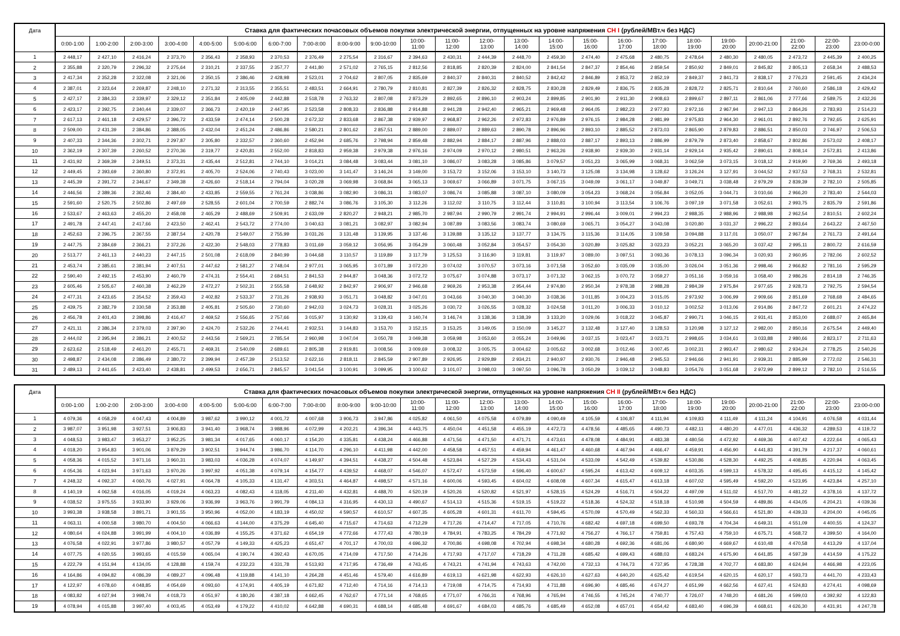| Дата | Ставка для фактических почасовых объемов покупки электрической энергии, отпущенных на уровне напряжения СН I (рублей/МВт.ч без НДС) | | | | | | | | | | | | | | | | | | | | | | | |
| --- | --- | --- | --- | --- | --- | --- | --- | --- | --- | --- | --- | --- | --- | --- | --- | --- | --- | --- | --- | --- | --- | --- | --- | --- |
| | 0:00-1:00 | 1:00-2:00 | 2:00-3:00 | 3:00-4:00 | 4:00-5:00 | 5:00-6:00 | 6:00-7:00 | 7:00-8:00 | 8:00-9:00 | 9:00-10:00 | 10:00- 11:00 | 11:00- 12:00 | 12:00- 13:00 | 13:00- 14:00 | 14:00- 15:00 | 15:00- 16:00 | 16:00- 17:00 | 17:00- 18:00 | 18:00- 19:00 | 19:00- 20:00 | 20:00-21:00 | 21:00- 22:00 | 22:00- 23:00 | 23:00-0:00 |
| 1 | 2 448,17 | 2 427,10 | 2 416,24 | 2 373,70 | 2 356,43 | 2 358,93 | 2 370,53 | 2 376,49 | 2 275,54 | 2 316,67 | 2 394,63 | 2 430,31 | 2 444,39 | 2 448,70 | 2 459,30 | 2 474,40 | 2 475,68 | 2 480,75 | 2 478,64 | 2 480,30 | 2 480,05 | 2 473,72 | 2 445,39 | 2 400,25 |
| 2 | 2 355,88 | 2 320,79 | 2 296,32 | 2 275,64 | 2 310,21 | 2 337,55 | 2 357,77 | 2 441,80 | 2 571,02 | 2 765,15 | 2 812,56 | 2 818,85 | 2 820,39 | 2 824,00 | 2 841,54 | 2 847,37 | 2 854,46 | 2 859,54 | 2 850,92 | 2 849,01 | 2 845,82 | 2 805,13 | 2 658,34 | 2 488,53 |
| 3 | 2 417,34 | 2 352,28 | 2 322,08 | 2 321,06 | 2 350,15 | 2 386,46 | 2 428,98 | 2 523,01 | 2 704,62 | 2 807,05 | 2 835,69 | 2 840,37 | 2 840,31 | 2 840,52 | 2 842,42 | 2 846,89 | 2 853,72 | 2 852,19 | 2 849,37 | 2 841,73 | 2 838,17 | 2 776,23 | 2 591,45 | 2 434,24 |
| 4 | 2 387,01 | 2 323,64 | 2 269,87 | 2 248,10 | 2 271,32 | 2 313,55 | 2 355,51 | 2 483,51 | 2 664,91 | 2 780,79 | 2 810,81 | 2 827,39 | 2 826,32 | 2 828,75 | 2 830,28 | 2 829,49 | 2 836,75 | 2 835,28 | 2 828,72 | 2 825,71 | 2 810,64 | 2 760,60 | 2 586,18 | 2 429,42 |
| 5 | 2 427,17 | 2 384,33 | 2 339,97 | 2 329,12 | 2 351,84 | 2 405,09 | 2 442,88 | 2 518,78 | 2 763,32 | 2 807,08 | 2 873,29 | 2 892,65 | 2 896,10 | 2 903,24 | 2 899,85 | 2 901,90 | 2 911,30 | 2 908,63 | 2 899,67 | 2 897,11 | 2 861,06 | 2 777,66 | 2 589,75 | 2 432,26 |
| 6 | 2 423,17 | 2 392,75 | 2 340,44 | 2 339,07 | 2 366,73 | 2 420,19 | 2 447,95 | 2 523,58 | 2 808,33 | 2 836,88 | 2 914,88 | 2 941,28 | 2 942,40 | 2 965,21 | 2 969,48 | 2 964,05 | 2 982,23 | 2 977,93 | 2 972,16 | 2 967,94 | 2 947,13 | 2 864,26 | 2 783,93 | 2 514,23 |
| 7 | 2 617,13 | 2 461,18 | 2 429,57 | 2 396,72 | 2 433,59 | 2 474,14 | 2 500,28 | 2 672,32 | 2 833,68 | 2 867,38 | 2 939,97 | 2 968,87 | 2 962,26 | 2 972,83 | 2 976,89 | 2 976,15 | 2 984,28 | 2 981,99 | 2 975,83 | 2 964,30 | 2 961,01 | 2 892,76 | 2 792,65 | 2 625,91 |
| 8 | 2 509,00 | 2 431,39 | 2 384,86 | 2 388,05 | 2 432,04 | 2 451,24 | 2 486,86 | 2 580,21 | 2 801,62 | 2 857,51 | 2 889,00 | 2 889,07 | 2 889,63 | 2 890,78 | 2 896,96 | 2 893,10 | 2 885,52 | 2 873,03 | 2 865,90 | 2 879,83 | 2 886,51 | 2 850,03 | 2 746,97 | 2 506,53 |
| 9 | 2 407,33 | 2 344,36 | 2 302,71 | 2 297,87 | 2 305,80 | 2 332,57 | 2 360,60 | 2 452,94 | 2 685,76 | 2 798,94 | 2 859,48 | 2 882,94 | 2 884,17 | 2 887,96 | 2 888,03 | 2 887,17 | 2 893,13 | 2 886,99 | 2 879,79 | 2 873,40 | 2 858,67 | 2 802,86 | 2 573,02 | 2 408,17 |
| 10 | 2 362,19 | 2 307,39 | 2 260,52 | 2 270,36 | 2 319,77 | 2 420,81 | 2 552,00 | 2 818,83 | 2 959,38 | 2 979,38 | 2 976,16 | 2 974,09 | 2 970,12 | 2 980,51 | 2 963,26 | 2 938,90 | 2 939,30 | 2 931,14 | 2 929,14 | 2 935,42 | 2 890,61 | 2 808,14 | 2 572,81 | 2 413,86 |
| 11 | 2 431,92 | 2 369,39 | 2 349,51 | 2 373,31 | 2 435,44 | 2 512,81 | 2 744,10 | 3 014,21 | 3 084,48 | 3 083,44 | 3 081,10 | 3 086,07 | 3 083,28 | 3 085,86 | 3 079,57 | 3 051,23 | 3 065,99 | 3 068,31 | 3 062,59 | 3 073,15 | 3 018,12 | 2 919,90 | 2 769,36 | 2 493,18 |
| 12 | 2 449,45 | 2 393,69 | 2 360,80 | 2 372,91 | 2 405,70 | 2 524,06 | 2 740,43 | 3 023,00 | 3 141,47 | 3 146,24 | 3 149,00 | 3 153,72 | 3 152,06 | 3 153,10 | 3 140,73 | 3 125,08 | 3 134,98 | 3 128,62 | 3 126,24 | 3 127,91 | 3 044,52 | 2 937,53 | 2 768,31 | 2 532,81 |
| 13 | 2 445,39 | 2 391,72 | 2 346,67 | 2 349,38 | 2 426,60 | 2 518,14 | 2 794,04 | 3 020,28 | 3 069,98 | 3 068,84 | 3 065,13 | 3 069,67 | 3 066,89 | 3 071,75 | 3 067,15 | 3 049,09 | 3 061,17 | 3 049,87 | 3 049,71 | 3 038,48 | 2 979,29 | 2 839,39 | 2 782,10 | 2 505,85 |
| 14 | 2 446,56 | 2 389,36 | 2 362,46 | 2 384,40 | 2 433,85 | 2 559,55 | 2 761,24 | 3 038,86 | 3 082,90 | 3 086,31 | 3 083,07 | 3 086,74 | 3 085,88 | 3 087,10 | 3 080,09 | 3 054,23 | 3 068,24 | 3 056,84 | 3 052,05 | 3 044,71 | 3 010,66 | 2 966,20 | 2 783,40 | 2 544,03 |
| 15 | 2 591,60 | 2 520,75 | 2 502,86 | 2 497,69 | 2 528,55 | 2 601,04 | 2 700,59 | 2 882,74 | 3 086,76 | 3 105,30 | 3 112,26 | 3 112,02 | 3 110,75 | 3 112,44 | 3 110,81 | 3 100,94 | 3 113,54 | 3 106,76 | 3 097,19 | 3 071,58 | 3 052,61 | 2 993,75 | 2 835,79 | 2 591,86 |
| 16 | 2 533,67 | 2 463,63 | 2 455,20 | 2 458,08 | 2 465,29 | 2 488,69 | 2 509,91 | 2 633,09 | 2 820,27 | 2 948,21 | 2 985,70 | 2 987,94 | 2 990,79 | 2 991,74 | 2 994,91 | 2 996,44 | 3 009,01 | 2 994,23 | 2 988,35 | 2 988,96 | 2 988,98 | 2 962,54 | 2 810,51 | 2 602,24 |
| 17 | 2 491,78 | 2 447,41 | 2 417,66 | 2 423,50 | 2 462,41 | 2 543,72 | 2 774,00 | 3 040,63 | 3 081,21 | 3 082,97 | 3 082,94 | 3 087,89 | 3 083,56 | 3 083,74 | 3 080,69 | 3 065,71 | 3 054,27 | 3 043,08 | 3 020,80 | 3 031,37 | 2 996,22 | 2 893,64 | 2 643,22 | 2 467,50 |
| 18 | 2 452,63 | 2 396,75 | 2 367,55 | 2 387,54 | 2 420,78 | 2 549,07 | 2 755,99 | 3 031,26 | 3 131,48 | 3 139,95 | 3 137,46 | 3 139,88 | 3 135,12 | 3 137,77 | 3 134,75 | 3 115,36 | 3 114,05 | 3 109,58 | 3 094,88 | 3 117,01 | 3 050,07 | 2 967,84 | 2 761,73 | 2 491,64 |
| 19 | 2 447,75 | 2 384,69 | 2 366,21 | 2 372,26 | 2 422,30 | 2 548,03 | 2 778,83 | 3 011,69 | 3 059,12 | 3 056,95 | 3 054,29 | 3 060,48 | 3 052,84 | 3 054,57 | 3 054,30 | 3 020,89 | 3 025,82 | 3 023,23 | 3 052,21 | 3 065,20 | 3 037,42 | 2 995,11 | 2 800,72 | 2 616,59 |
| 20 | 2 513,77 | 2 461,13 | 2 440,23 | 2 447,15 | 2 501,08 | 2 618,09 | 2 840,99 | 3 044,68 | 3 110,57 | 3 119,89 | 3 117,79 | 3 125,53 | 3 116,90 | 3 119,81 | 3 119,97 | 3 089,00 | 3 097,51 | 3 093,36 | 3 078,13 | 3 096,34 | 3 020,93 | 2 960,95 | 2 782,06 | 2 602,52 |
| 21 | 2 453,74 | 2 385,61 | 2 381,94 | 2 407,51 | 2 447,62 | 2 581,27 | 2 748,04 | 2 977,01 | 3 065,95 | 3 071,89 | 3 072,20 | 3 074,02 | 3 070,57 | 3 073,16 | 3 071,58 | 3 052,60 | 3 035,09 | 3 035,00 | 3 026,04 | 3 051,36 | 2 998,46 | 2 966,82 | 2 781,16 | 2 595,29 |
| 22 | 2 590,40 | 2 492,15 | 2 453,90 | 2 460,79 | 2 474,31 | 2 554,41 | 2 684,51 | 2 841,53 | 2 944,87 | 3 048,36 | 3 072,72 | 3 075,67 | 3 074,88 | 3 073,17 | 3 071,32 | 3 062,15 | 3 070,72 | 3 059,27 | 3 051,16 | 3 059,16 | 3 058,40 | 2 986,26 | 2 814,18 | 2 746,35 |
| 23 | 2 605,46 | 2 505,67 | 2 460,38 | 2 462,29 | 2 472,27 | 2 502,31 | 2 555,58 | 2 648,92 | 2 842,97 | 2 906,97 | 2 946,68 | 2 969,26 | 2 953,38 | 2 954,44 | 2 974,80 | 2 950,34 | 2 978,38 | 2 988,28 | 2 984,39 | 2 975,84 | 2 977,65 | 2 928,73 | 2 792,75 | 2 594,54 |
| 24 | 2 477,31 | 2 423,65 | 2 354,52 | 2 359,43 | 2 402,82 | 2 533,37 | 2 731,26 | 2 938,93 | 3 051,71 | 3 048,82 | 3 047,01 | 3 043,66 | 3 040,30 | 3 040,30 | 3 038,36 | 3 011,85 | 3 004,23 | 3 015,05 | 2 973,92 | 3 006,99 | 2 909,66 | 2 851,69 | 2 768,68 | 2 484,65 |
| 25 | 2 439,75 | 2 382,79 | 2 330,58 | 2 353,88 | 2 405,81 | 2 505,60 | 2 730,60 | 2 942,03 | 3 024,73 | 3 028,31 | 3 025,26 | 3 030,72 | 3 026,55 | 3 028,32 | 3 024,58 | 3 011,20 | 3 006,33 | 3 010,12 | 3 002,52 | 3 013,06 | 2 914,86 | 2 847,72 | 2 601,21 | 2 474,22 |
| 26 | 2 456,78 | 2 401,43 | 2 398,86 | 2 416,47 | 2 469,52 | 2 556,65 | 2 757,66 | 3 015,97 | 3 130,92 | 3 139,43 | 3 140,74 | 3 146,74 | 3 138,36 | 3 138,39 | 3 133,20 | 3 029,06 | 3 018,22 | 3 045,87 | 2 990,71 | 3 046,15 | 2 931,41 | 2 853,00 | 2 688,07 | 2 465,84 |
| 27 | 2 421,11 | 2 386,34 | 2 379,03 | 2 397,90 | 2 424,70 | 2 532,26 | 2 744,41 | 2 932,51 | 3 144,83 | 3 153,70 | 3 152,15 | 3 153,25 | 3 149,05 | 3 150,09 | 3 145,27 | 3 132,48 | 3 127,40 | 3 128,53 | 3 120,98 | 3 127,12 | 2 982,00 | 2 850,16 | 2 675,54 | 2 449,40 |
| 28 | 2 444,02 | 2 395,94 | 2 386,21 | 2 400,52 | 2 443,56 | 2 569,21 | 2 785,54 | 2 960,98 | 3 047,04 | 3 050,78 | 3 049,38 | 3 059,98 | 3 053,60 | 3 055,24 | 3 049,96 | 3 037,15 | 3 023,47 | 3 023,71 | 2 998,65 | 3 034,61 | 3 033,88 | 2 980,66 | 2 823,17 | 2 711,63 |
| 29 | 2 623,62 | 2 518,49 | 2 461,20 | 2 455,71 | 2 469,31 | 2 540,09 | 2 689,61 | 2 805,38 | 2 919,81 | 3 008,56 | 3 009,69 | 3 008,32 | 3 005,75 | 3 004,62 | 3 005,62 | 3 002,68 | 3 012,46 | 3 007,45 | 3 002,31 | 2 993,47 | 2 980,62 | 2 934,24 | 2 778,25 | 2 540,26 |
| 30 | 2 498,87 | 2 434,08 | 2 386,49 | 2 380,72 | 2 399,94 | 2 457,39 | 2 513,52 | 2 622,16 | 2 818,11 | 2 845,59 | 2 907,89 | 2 926,95 | 2 929,89 | 2 934,21 | 2 940,97 | 2 930,76 | 2 946,48 | 2 945,53 | 2 946,66 | 2 941,91 | 2 939,31 | 2 885,99 | 2 772,02 | 2 546,31 |
| 31 | 2 489,13 | 2 441,65 | 2 423,40 | 2 438,81 | 2 499,53 | 2 656,71 | 2 845,57 | 3 041,54 | 3 100,91 | 3 099,95 | 3 100,62 | 3 101,07 | 3 098,03 | 3 097,50 | 3 096,78 | 3 050,29 | 3 039,12 | 3 048,83 | 3 054,76 | 3 051,68 | 2 972,99 | 2 899,12 | 2 782,10 | 2 516,55 |
| Дата | Ставка для фактических почасовых объемов покупки электрической энергии, отпущенных на уровне напряжения СН II (рублей/МВт.ч без НДС) | | | | | | | | | | | | | | | | | | | | | | | |
| --- | --- | --- | --- | --- | --- | --- | --- | --- | --- | --- | --- | --- | --- | --- | --- | --- | --- | --- | --- | --- | --- | --- | --- | --- |
| | 0:00-1:00 | 1:00-2:00 | 2:00-3:00 | 3:00-4:00 | 4:00-5:00 | 5:00-6:00 | 6:00-7:00 | 7:00-8:00 | 8:00-9:00 | 9:00-10:00 | 10:00- 11:00 | 11:00- 12:00 | 12:00- 13:00 | 13:00- 14:00 | 14:00- 15:00 | 15:00- 16:00 | 16:00- 17:00 | 17:00- 18:00 | 18:00- 19:00 | 19:00- 20:00 | 20:00-21:00 | 21:00- 22:00 | 22:00- 23:00 | 23:00-0:00 |
| 1 | 4 079,36 | 4 058,29 | 4 047,43 | 4 004,89 | 3 987,62 | 3 990,12 | 4 001,72 | 4 007,68 | 3 906,73 | 3 947,86 | 4 025,82 | 4 061,50 | 4 075,58 | 4 079,89 | 4 090,49 | 4 105,59 | 4 106,87 | 4 111,94 | 4 109,83 | 4 111,49 | 4 111,24 | 4 104,91 | 4 076,58 | 4 031,44 |
| 2 | 3 987,07 | 3 951,98 | 3 927,51 | 3 906,83 | 3 941,40 | 3 968,74 | 3 988,96 | 4 072,99 | 4 202,21 | 4 396,34 | 4 443,75 | 4 450,04 | 4 451,58 | 4 455,19 | 4 472,73 | 4 478,56 | 4 485,65 | 4 490,73 | 4 482,11 | 4 480,20 | 4 477,01 | 4 436,32 | 4 289,53 | 4 119,72 |
| 3 | 4 048,53 | 3 983,47 | 3 953,27 | 3 952,25 | 3 981,34 | 4 017,65 | 4 060,17 | 4 154,20 | 4 335,81 | 4 438,24 | 4 466,88 | 4 471,56 | 4 471,50 | 4 471,71 | 4 473,61 | 4 478,08 | 4 484,91 | 4 483,38 | 4 480,56 | 4 472,92 | 4 469,36 | 4 407,42 | 4 222,64 | 4 065,43 |
| 4 | 4 018,20 | 3 954,83 | 3 901,06 | 3 879,29 | 3 902,51 | 3 944,74 | 3 986,70 | 4 114,70 | 4 296,10 | 4 411,98 | 4 442,00 | 4 458,58 | 4 457,51 | 4 459,94 | 4 461,47 | 4 460,68 | 4 467,94 | 4 466,47 | 4 459,91 | 4 456,90 | 4 441,83 | 4 391,79 | 4 217,37 | 4 060,61 |
| 5 | 4 058,36 | 4 015,52 | 3 971,16 | 3 960,31 | 3 983,03 | 4 036,28 | 4 074,07 | 4 149,97 | 4 394,51 | 4 438,27 | 4 504,48 | 4 523,84 | 4 527,29 | 4 534,43 | 4 531,04 | 4 533,09 | 4 542,49 | 4 539,82 | 4 530,86 | 4 528,30 | 4 492,25 | 4 408,85 | 4 220,94 | 4 063,45 |
| 6 | 4 054,36 | 4 023,94 | 3 971,63 | 3 970,26 | 3 997,92 | 4 051,38 | 4 079,14 | 4 154,77 | 4 439,52 | 4 468,07 | 4 546,07 | 4 572,47 | 4 573,59 | 4 596,40 | 4 600,67 | 4 595,24 | 4 613,42 | 4 609,12 | 4 603,35 | 4 599,13 | 4 578,32 | 4 495,45 | 4 415,12 | 4 145,42 |
| 7 | 4 248,32 | 4 092,37 | 4 060,76 | 4 027,91 | 4 064,78 | 4 105,33 | 4 131,47 | 4 303,51 | 4 464,87 | 4 498,57 | 4 571,16 | 4 600,06 | 4 593,45 | 4 604,02 | 4 608,08 | 4 607,34 | 4 615,47 | 4 613,18 | 4 607,02 | 4 595,49 | 4 592,20 | 4 523,95 | 4 423,84 | 4 257,10 |
| 8 | 4 140,19 | 4 062,58 | 4 016,05 | 4 019,24 | 4 063,23 | 4 082,43 | 4 118,05 | 4 211,40 | 4 432,81 | 4 488,70 | 4 520,19 | 4 520,26 | 4 520,82 | 4 521,97 | 4 528,15 | 4 524,29 | 4 516,71 | 4 504,22 | 4 497,09 | 4 511,02 | 4 517,70 | 4 481,22 | 4 378,16 | 4 137,72 |
| 9 | 4 038,52 | 3 975,55 | 3 933,90 | 3 929,06 | 3 936,99 | 3 963,76 | 3 991,79 | 4 084,13 | 4 316,95 | 4 430,13 | 4 490,67 | 4 514,13 | 4 515,36 | 4 519,15 | 4 519,22 | 4 518,36 | 4 524,32 | 4 518,18 | 4 510,98 | 4 504,59 | 4 489,86 | 4 434,05 | 4 204,21 | 4 039,36 |
| 10 | 3 993,38 | 3 938,58 | 3 891,71 | 3 901,55 | 3 950,96 | 4 052,00 | 4 183,19 | 4 450,02 | 4 590,57 | 4 610,57 | 4 607,35 | 4 605,28 | 4 601,31 | 4 611,70 | 4 594,45 | 4 570,09 | 4 570,49 | 4 562,33 | 4 560,33 | 4 566,61 | 4 521,80 | 4 439,33 | 4 204,00 | 4 045,05 |
| 11 | 4 063,11 | 4 000,58 | 3 980,70 | 4 004,50 | 4 066,63 | 4 144,00 | 4 375,29 | 4 645,40 | 4 715,67 | 4 714,63 | 4 712,29 | 4 717,26 | 4 714,47 | 4 717,05 | 4 710,76 | 4 682,42 | 4 697,18 | 4 699,50 | 4 693,78 | 4 704,34 | 4 649,31 | 4 551,09 | 4 400,55 | 4 124,37 |
| 12 | 4 080,64 | 4 024,88 | 3 991,99 | 4 004,10 | 4 036,89 | 4 155,25 | 4 371,62 | 4 654,19 | 4 772,66 | 4 777,43 | 4 780,19 | 4 784,91 | 4 783,25 | 4 784,29 | 4 771,92 | 4 756,27 | 4 766,17 | 4 759,81 | 4 757,43 | 4 759,10 | 4 675,71 | 4 568,72 | 4 399,50 | 4 164,00 |
| 13 | 4 076,58 | 4 022,91 | 3 977,86 | 3 980,57 | 4 057,79 | 4 149,33 | 4 425,23 | 4 651,47 | 4 701,17 | 4 700,03 | 4 696,32 | 4 700,86 | 4 698,08 | 4 702,94 | 4 698,34 | 4 680,28 | 4 692,36 | 4 681,06 | 4 680,90 | 4 669,67 | 4 610,48 | 4 470,58 | 4 413,29 | 4 137,04 |
| 14 | 4 077,75 | 4 020,55 | 3 993,65 | 4 015,59 | 4 065,04 | 4 190,74 | 4 392,43 | 4 670,05 | 4 714,09 | 4 717,50 | 4 714,26 | 4 717,93 | 4 717,07 | 4 718,29 | 4 711,28 | 4 685,42 | 4 699,43 | 4 688,03 | 4 683,24 | 4 675,90 | 4 641,85 | 4 597,39 | 4 414,59 | 4 175,22 |
| 15 | 4 222,79 | 4 151,94 | 4 134,05 | 4 128,88 | 4 159,74 | 4 232,23 | 4 331,78 | 4 513,93 | 4 717,95 | 4 736,49 | 4 743,45 | 4 743,21 | 4 741,94 | 4 743,63 | 4 742,00 | 4 732,13 | 4 744,73 | 4 737,95 | 4 728,38 | 4 702,77 | 4 683,80 | 4 624,94 | 4 466,98 | 4 223,05 |
| 16 | 4 164,86 | 4 094,82 | 4 086,39 | 4 089,27 | 4 096,48 | 4 119,88 | 4 141,10 | 4 264,28 | 4 451,46 | 4 579,40 | 4 616,89 | 4 619,13 | 4 621,98 | 4 622,93 | 4 626,10 | 4 627,63 | 4 640,20 | 4 625,42 | 4 619,54 | 4 620,15 | 4 620,17 | 4 593,73 | 4 441,70 | 4 233,43 |
| 17 | 4 122,97 | 4 078,60 | 4 048,85 | 4 054,69 | 4 093,60 | 4 174,91 | 4 405,19 | 4 671,82 | 4 712,40 | 4 714,16 | 4 714,13 | 4 719,08 | 4 714,75 | 4 714,93 | 4 711,88 | 4 696,90 | 4 685,46 | 4 674,27 | 4 651,99 | 4 662,56 | 4 627,41 | 4 524,83 | 4 274,41 | 4 098,69 |
| 18 | 4 083,82 | 4 027,94 | 3 998,74 | 4 018,73 | 4 051,97 | 4 180,26 | 4 387,18 | 4 662,45 | 4 762,67 | 4 771,14 | 4 768,65 | 4 771,07 | 4 766,31 | 4 768,96 | 4 765,94 | 4 746,55 | 4 745,24 | 4 740,77 | 4 726,07 | 4 748,20 | 4 681,26 | 4 599,03 | 4 392,92 | 4 122,83 |
| 19 | 4 078,94 | 4 015,88 | 3 997,40 | 4 003,45 | 4 053,49 | 4 179,22 | 4 410,02 | 4 642,88 | 4 690,31 | 4 688,14 | 4 685,48 | 4 691,67 | 4 684,03 | 4 685,76 | 4 685,49 | 4 652,08 | 4 657,01 | 4 654,42 | 4 683,40 | 4 696,39 | 4 668,61 | 4 626,30 | 4 431,91 | 4 247,78 |